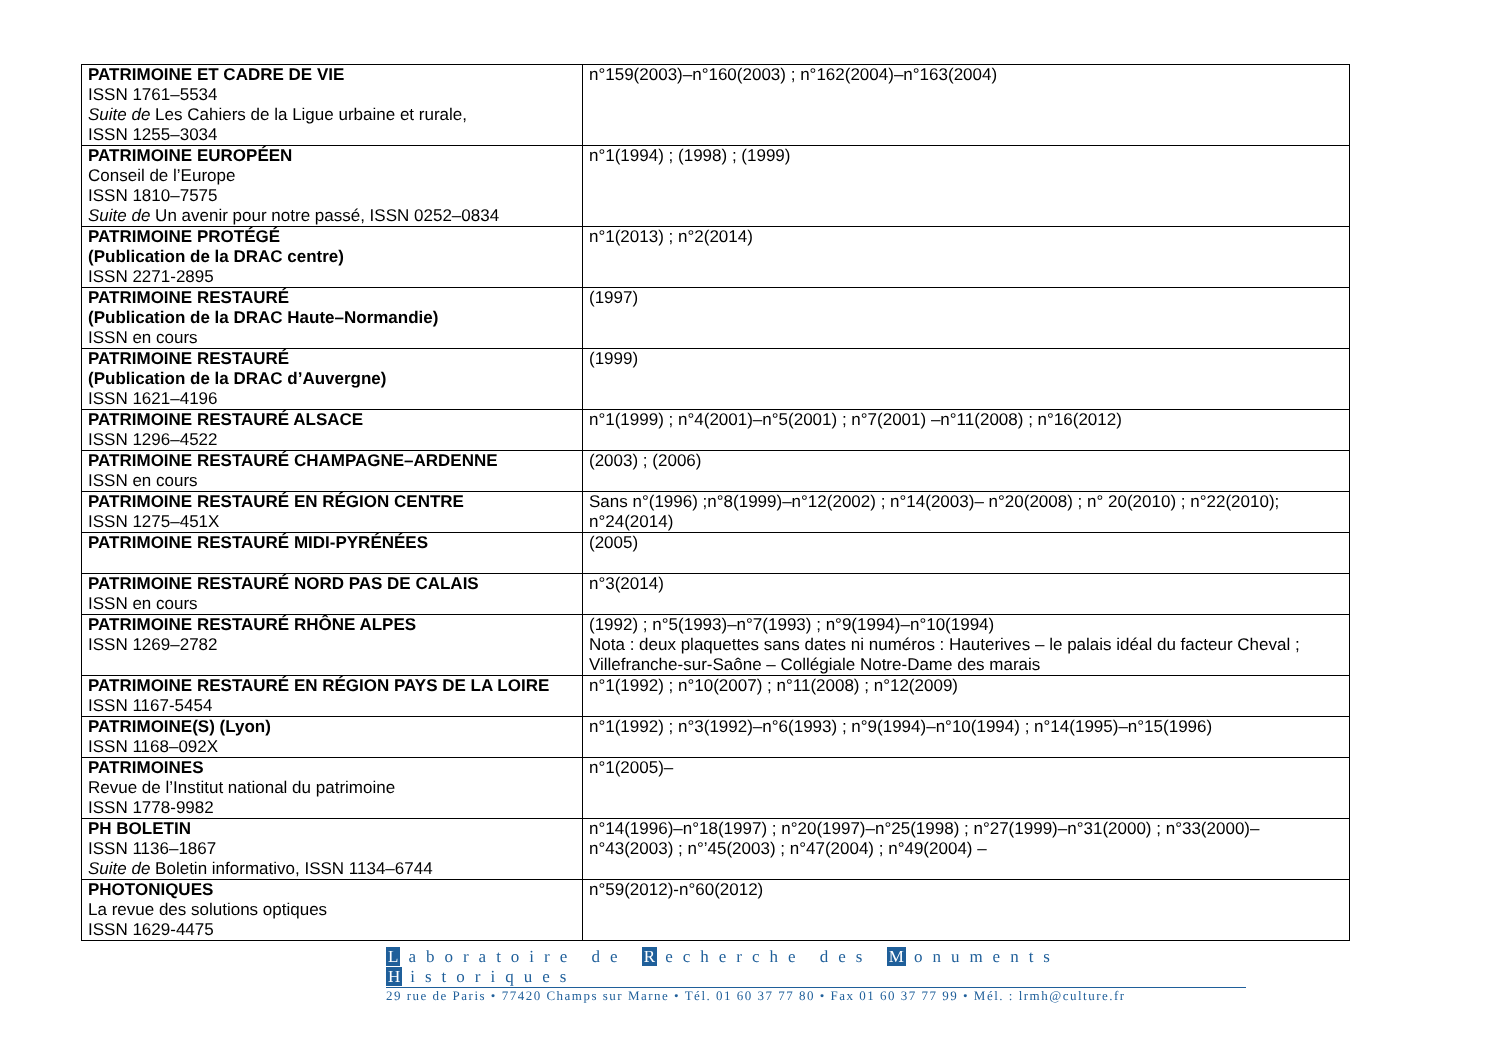| PATRIMOINE ET CADRE DE VIE ISSN 1761–5534 Suite de Les Cahiers de la Ligue urbaine et rurale, ISSN 1255–3034 | n°159(2003)–n°160(2003) ; n°162(2004)–n°163(2004) |
| PATRIMOINE EUROPÉEN Conseil de l’Europe ISSN 1810–7575 Suite de Un avenir pour notre passé, ISSN 0252–0834 | n°1(1994) ; (1998) ; (1999) |
| PATRIMOINE PROTÉGÉ (Publication de la DRAC centre) ISSN 2271-2895 | n°1(2013) ; n°2(2014) |
| PATRIMOINE RESTAURÉ (Publication de la DRAC Haute–Normandie) ISSN en cours | (1997) |
| PATRIMOINE RESTAURÉ (Publication de la DRAC d’Auvergne) ISSN 1621–4196 | (1999) |
| PATRIMOINE RESTAURÉ ALSACE ISSN 1296–4522 | n°1(1999) ; n°4(2001)–n°5(2001) ; n°7(2001) –n°11(2008) ; n°16(2012) |
| PATRIMOINE RESTAURÉ CHAMPAGNE–ARDENNE ISSN en cours | (2003) ; (2006) |
| PATRIMOINE RESTAURÉ EN RÉGION CENTRE ISSN 1275–451X | Sans n°(1996) ;n°8(1999)–n°12(2002) ; n°14(2003)– n°20(2008) ; n° 20(2010) ; n°22(2010); n°24(2014) |
| PATRIMOINE RESTAURÉ MIDI-PYRÉNÉES | (2005) |
| PATRIMOINE RESTAURÉ NORD PAS DE CALAIS ISSN en cours | n°3(2014) |
| PATRIMOINE RESTAURÉ RHÔNE ALPES ISSN 1269–2782 | (1992) ; n°5(1993)–n°7(1993) ; n°9(1994)–n°10(1994) Nota : deux plaquettes sans dates ni numéros : Hauterives – le palais idéal du facteur Cheval ; Villefranche-sur-Saône – Collégiale Notre-Dame des marais |
| PATRIMOINE RESTAURÉ EN RÉGION PAYS DE LA LOIRE ISSN 1167-5454 | n°1(1992) ; n°10(2007) ; n°11(2008) ; n°12(2009) |
| PATRIMOINE(S) (Lyon) ISSN 1168–092X | n°1(1992) ; n°3(1992)–n°6(1993) ; n°9(1994)–n°10(1994) ; n°14(1995)–n°15(1996) |
| PATRIMOINES Revue de l’Institut national du patrimoine ISSN 1778-9982 | n°1(2005)– |
| PH BOLETIN ISSN 1136–1867 Suite de Boletin informativo, ISSN 1134–6744 | n°14(1996)–n°18(1997) ; n°20(1997)–n°25(1998) ; n°27(1999)–n°31(2000) ; n°33(2000)– n°43(2003) ; n°’45(2003) ; n°47(2004) ; n°49(2004) – |
| PHOTONIQUES La revue des solutions optiques ISSN 1629-4475 | n°59(2012)-n°60(2012) |
Laboratoire de R echerche des M onuments H istoriques
29 rue de Paris • 77420 Champs sur Marne • Tél. 01 60 37 77 80 • Fax 01 60 37 77 99 • Mél. : lrmh@culture.fr